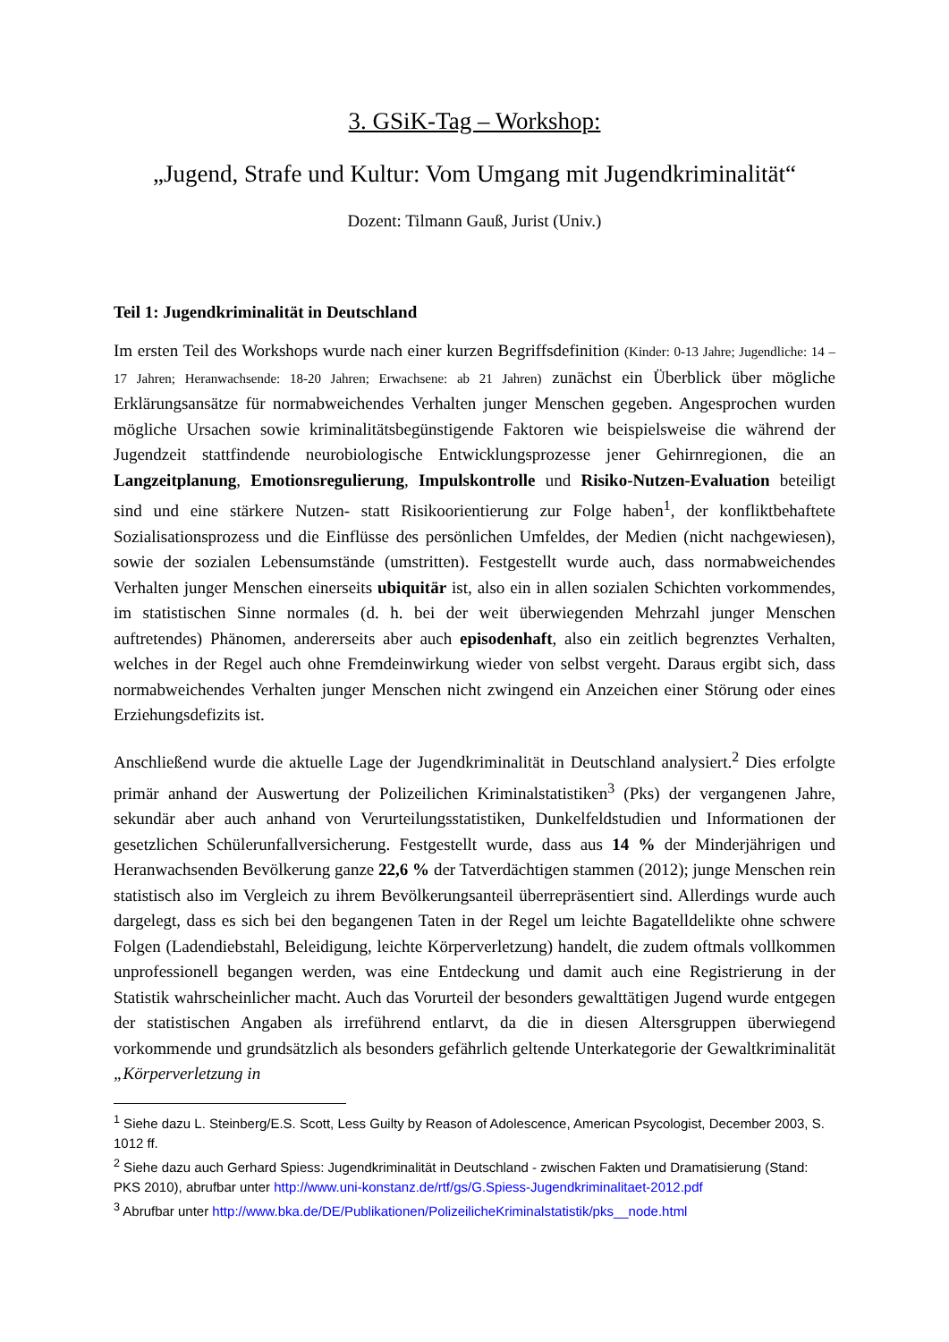3. GSiK-Tag – Workshop:
„Jugend, Strafe und Kultur: Vom Umgang mit Jugendkriminalität“
Dozent: Tilmann Gauß, Jurist (Univ.)
Teil 1: Jugendkriminalität in Deutschland
Im ersten Teil des Workshops wurde nach einer kurzen Begriffsdefinition (Kinder: 0-13 Jahre; Jugendliche: 14 – 17 Jahren; Heranwachsende: 18-20 Jahren; Erwachsene: ab 21 Jahren) zunächst ein Überblick über mögliche Erklärungsansätze für normabweichendes Verhalten junger Menschen gegeben. Angesprochen wurden mögliche Ursachen sowie kriminalitätsbegünstigende Faktoren wie beispielsweise die während der Jugendzeit stattfindende neurobiologische Entwicklungsprozesse jener Gehirnregionen, die an Langzeitplanung, Emotionsregulierung, Impulskontrolle und Risiko-Nutzen-Evaluation beteiligt sind und eine stärkere Nutzen- statt Risikoorientierung zur Folge haben<sup>1</sup>, der konfliktbehaftete Sozialisationsprozess und die Einflüsse des persönlichen Umfeldes, der Medien (nicht nachgewiesen), sowie der sozialen Lebensumstände (umstritten). Festgestellt wurde auch, dass normabweichendes Verhalten junger Menschen einerseits ubiquitär ist, also ein in allen sozialen Schichten vorkommendes, im statistischen Sinne normales (d. h. bei der weit überwiegenden Mehrzahl junger Menschen auftretendes) Phänomen, andererseits aber auch episodenhaft, also ein zeitlich begrenztes Verhalten, welches in der Regel auch ohne Fremdeinwirkung wieder von selbst vergeht. Daraus ergibt sich, dass normabweichendes Verhalten junger Menschen nicht zwingend ein Anzeichen einer Störung oder eines Erziehungsdefizits ist.
Anschließend wurde die aktuelle Lage der Jugendkriminalität in Deutschland analysiert.<sup>2</sup> Dies erfolgte primär anhand der Auswertung der Polizeilichen Kriminalstatistiken<sup>3</sup> (Pks) der vergangenen Jahre, sekundär aber auch anhand von Verurteilungsstatistiken, Dunkelfeldstudien und Informationen der gesetzlichen Schülerunfallversicherung. Festgestellt wurde, dass aus 14 % der Minderjährigen und Heranwachsenden Bevölkerung ganze 22,6 % der Tatverdächtigen stammen (2012); junge Menschen rein statistisch also im Vergleich zu ihrem Bevölkerungsanteil überrepräsentiert sind. Allerdings wurde auch dargelegt, dass es sich bei den begangenen Taten in der Regel um leichte Bagatelldelikte ohne schwere Folgen (Ladendiebstahl, Beleidigung, leichte Körperverletzung) handelt, die zudem oftmals vollkommen unprofessionell begangen werden, was eine Entdeckung und damit auch eine Registrierung in der Statistik wahrscheinlicher macht. Auch das Vorurteil der besonders gewalttätigen Jugend wurde entgegen der statistischen Angaben als irreführend entlarvt, da die in diesen Altersgruppen überwiegend vorkommende und grundsätzlich als besonders gefährlich geltende Unterkategorie der Gewaltkriminalität „Körperverletzung in
<sup>1</sup> Siehe dazu L. Steinberg/E.S. Scott, Less Guilty by Reason of Adolescence, American Psycologist, December 2003, S. 1012 ff.
<sup>2</sup> Siehe dazu auch Gerhard Spiess: Jugendkriminalität in Deutschland - zwischen Fakten und Dramatisierung (Stand: PKS 2010), abrufbar unter http://www.uni-konstanz.de/rtf/gs/G.Spiess-Jugendkriminalitaet-2012.pdf
<sup>3</sup> Abrufbar unter http://www.bka.de/DE/Publikationen/PolizeilicheKriminalstatistik/pks__node.html